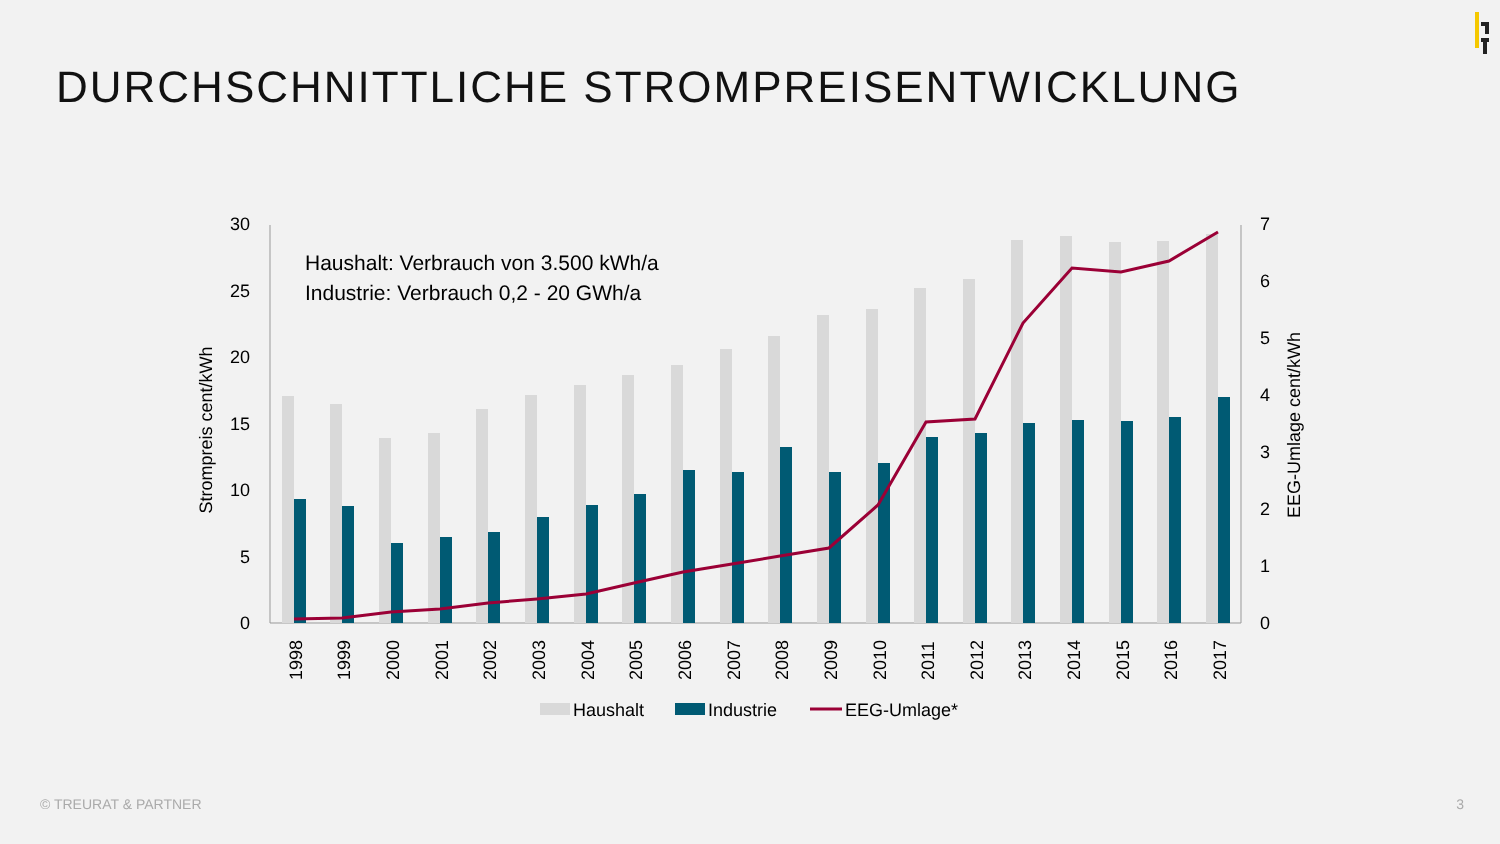DURCHSCHNITTLICHE STROMPREISENTWICKLUNG
30
25
20
15
10
5
0
7
6
5
4
3
2
1
0
Strompreis cent/kWh
EEG-Umlage cent/kWh
Haushalt: Verbrauch von 3.500 kWh/a
Industrie: Verbrauch 0,2 - 20 GWh/a
1998
1999
2000
2001
2002
2003
2004
2005
2006
2007
2008
2009
2010
2011
2012
2013
2014
2015
2016
2017
Haushalt
Industrie
EEG-Umlage*
© TREURAT & PARTNER 3